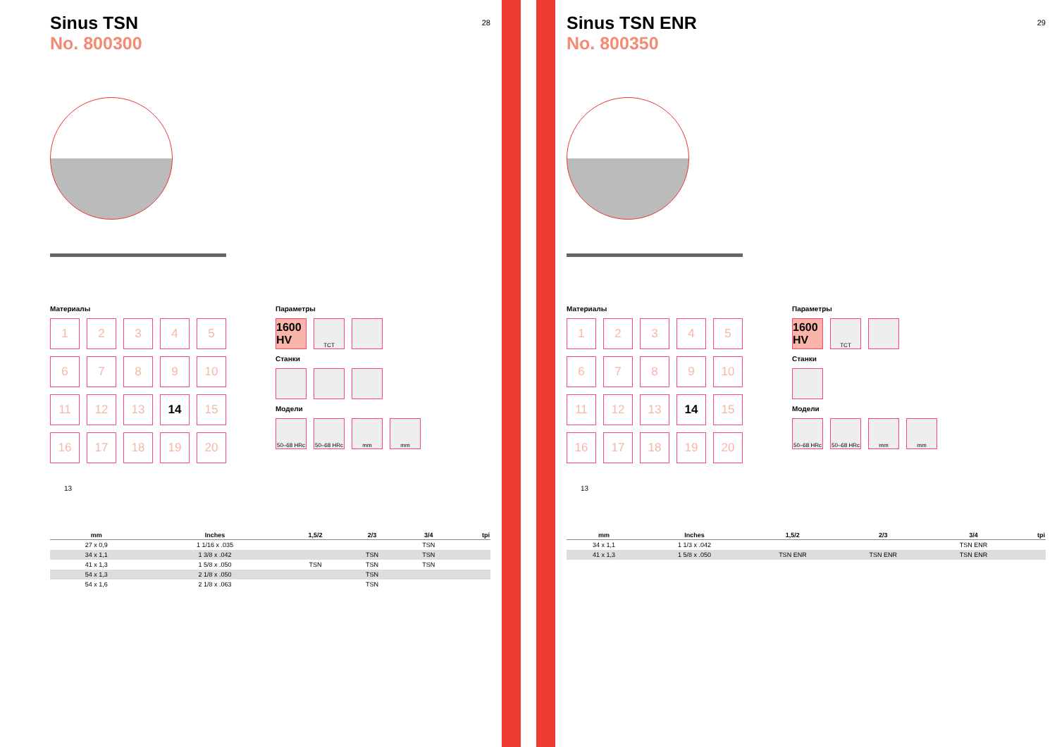Sinus TSN
No. 800300
28
Материалы
1
2
3
4
5
6
7
8
9
10
11
12
13
14
15
16
17
18
19
20
13
Параметры
1600 HV TCT
Станки
Модели
50–68 HRc
50–68 HRc
mm mm
| mm | Inches | 1,5/2 | 2/3 | 3/4 | tpi |
| --- | --- | --- | --- | --- | --- |
| 27 x 0,9 | 1 1/16 x .035 | | | TSN | |
| 34 x 1,1 | 1 3/8 x .042 | | TSN | TSN | |
| 41 x 1,3 | 1 5/8 x .050 | TSN | TSN | TSN | |
| 54 x 1,3 | 2 1/8 x .050 | | TSN | | |
| 54 x 1,6 | 2 1/8 x .063 | | TSN | | |
Sinus TSN ENR
No. 800350
29
Материалы
1
2
3
4
5
6
7
8
9
10
11
12
13
14
15
16
17
18
19
20
13
Параметры
1600 HV TCT
Станки
Модели
50–68 HRc
50–68 HRc
mm mm
| mm | Inches | 1,5/2 | 2/3 | 3/4 | tpi |
| --- | --- | --- | --- | --- | --- |
| 34 x 1,1 | 1 1/3 x .042 | | | TSN ENR | |
| 41 x 1,3 | 1 5/8 x .050 | TSN ENR | TSN ENR | TSN ENR | |